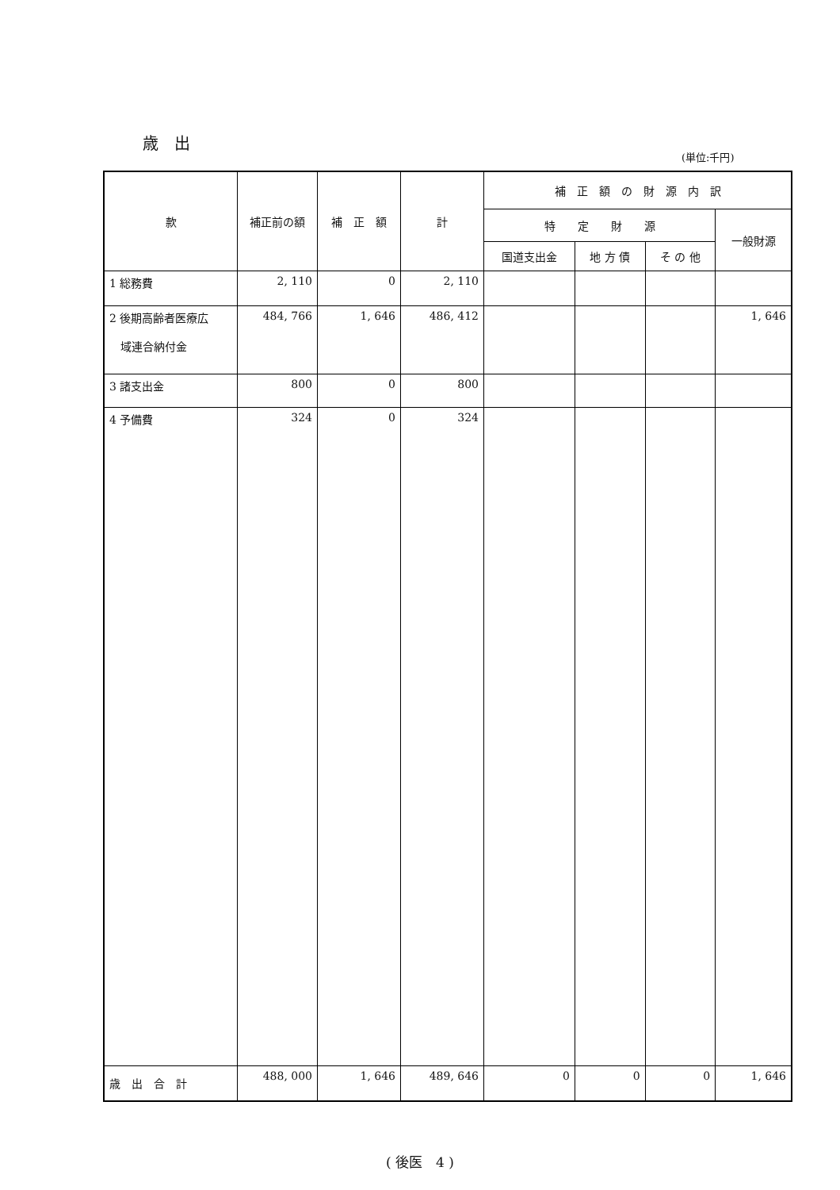歳　出
(単位:千円)
| 款 | 補正前の額 | 補 正 額 | 計 | 補 正 額 の 財 源 内 訳 | | | |
| --- | --- | --- | --- | --- | --- | --- | --- |
| | | | | 特 定 財 源 | | | 一般財源 |
| | | | | 国道支出金 | 地 方 債 | そ の 他 | |
| 1 総務費 | 2, 110 | 0 | 2, 110 | | | | |
| 2 後期高齢者医療広 域連合納付金 | 484, 766 | 1, 646 | 486, 412 | | | | 1, 646 |
| 3 諸支出金 | 800 | 0 | 800 | | | | |
| 4 予備費 | 324 | 0 | 324 | | | | |
| 歳 出 合 計 | 488, 000 | 1, 646 | 489, 646 | 0 | 0 | 0 | 1, 646 |
( 後医　4 )